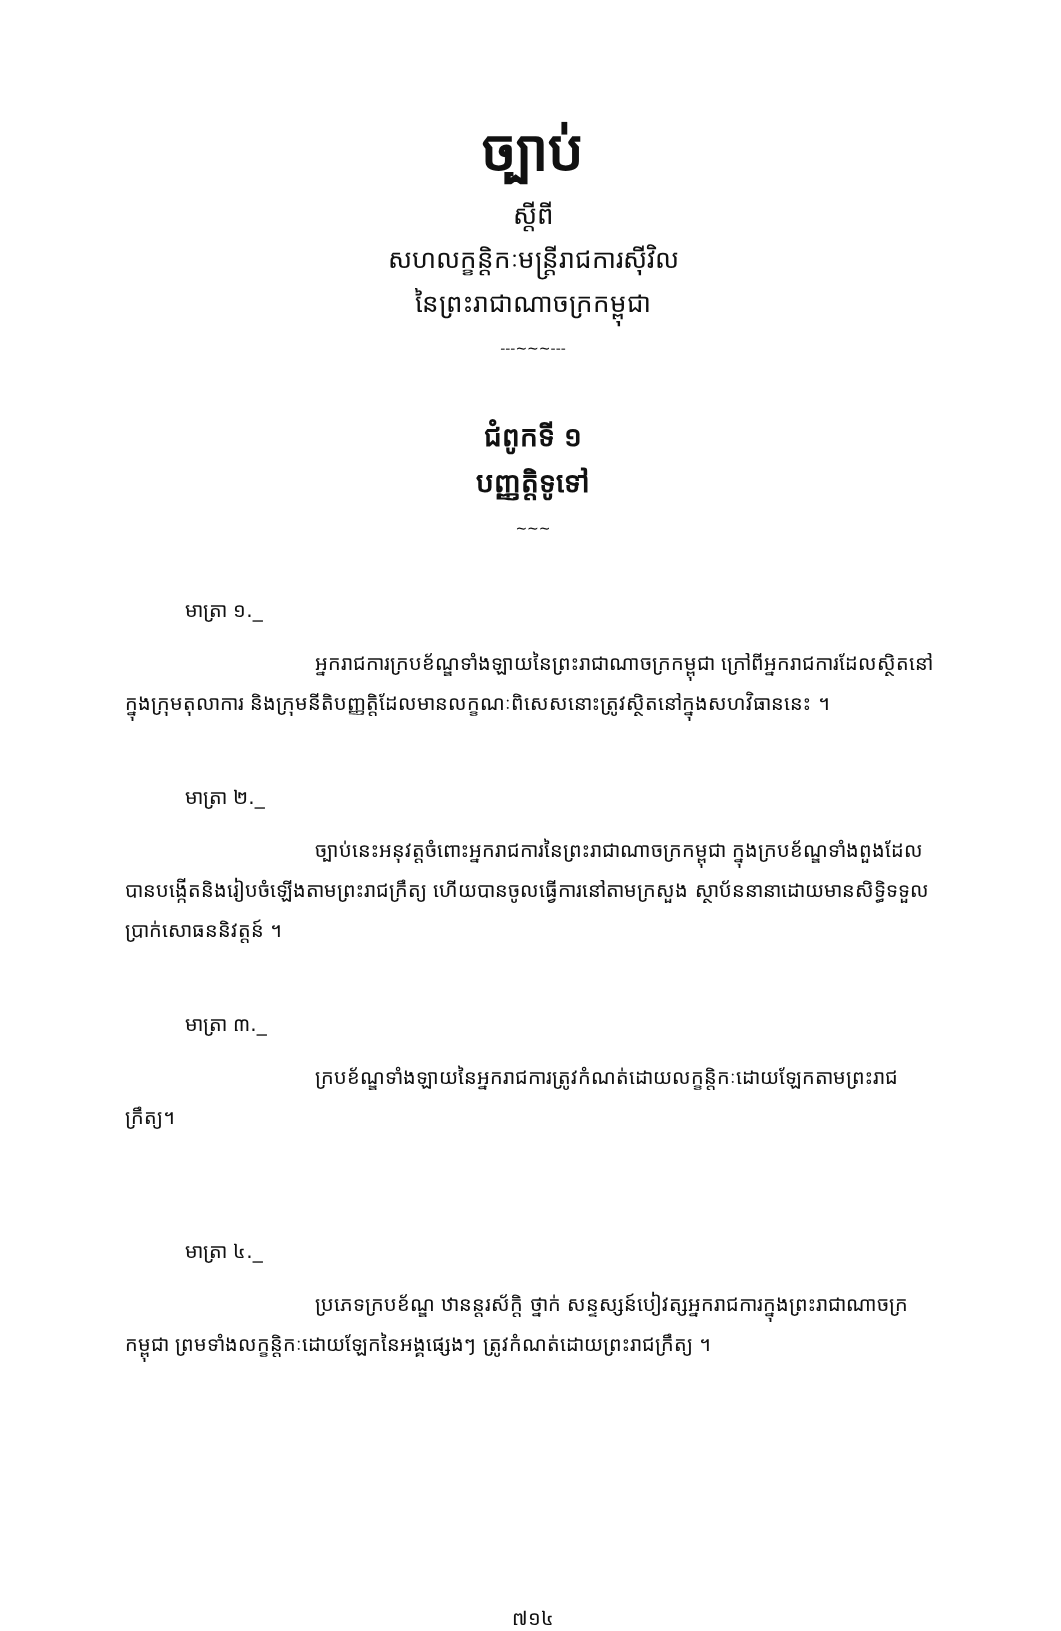ច្បាប់
ស្តីពី
សហលក្ខន្តិកៈមន្ត្រីរាជការស៊ីវិល
នៃព្រះរាជាណាចក្រកម្ពុជា
---~~~---
ជំពូកទី ១
បញ្ញត្តិទូទៅ
~~~
មាត្រា ១._
អ្នករាជការក្របខ័ណ្ឌទាំងឡាយនៃព្រះរាជាណាចក្រកម្ពុជា ក្រៅពីអ្នករាជការដែលស្ថិតនៅក្នុងក្រុមតុលាការ និងក្រុមនីតិបញ្ញត្តិដែលមានលក្ខណៈពិសេសនោះត្រូវស្ថិតនៅក្នុងសហវិធាននេះ ។
មាត្រា ២._
ច្បាប់នេះអនុវត្តចំពោះអ្នករាជការនៃព្រះរាជាណាចក្រកម្ពុជា ក្នុងក្របខ័ណ្ឌទាំងពួងដែលបានបង្កើតនិងរៀបចំឡើងតាមព្រះរាជក្រឹត្យ ហើយបានចូលធ្វើការនៅតាមក្រសួង ស្ថាប័ននានាដោយមានសិទ្ធិទទួលប្រាក់សោធននិវត្តន៍ ។
មាត្រា ៣._
ក្របខ័ណ្ឌទាំងឡាយនៃអ្នករាជការត្រូវកំណត់ដោយលក្ខន្តិកៈដោយឡែកតាមព្រះរាជក្រឹត្យ។
មាត្រា ៤._
ប្រភេទក្របខ័ណ្ឌ ឋានន្តរស័ក្តិ ថ្នាក់ សន្ទស្សន៍បៀវត្សអ្នករាជការក្នុងព្រះរាជាណាចក្រកម្ពុជា ព្រមទាំងលក្ខន្តិកៈដោយឡែកនៃអង្គផ្សេងៗ ត្រូវកំណត់ដោយព្រះរាជក្រឹត្យ ។
៧១៤